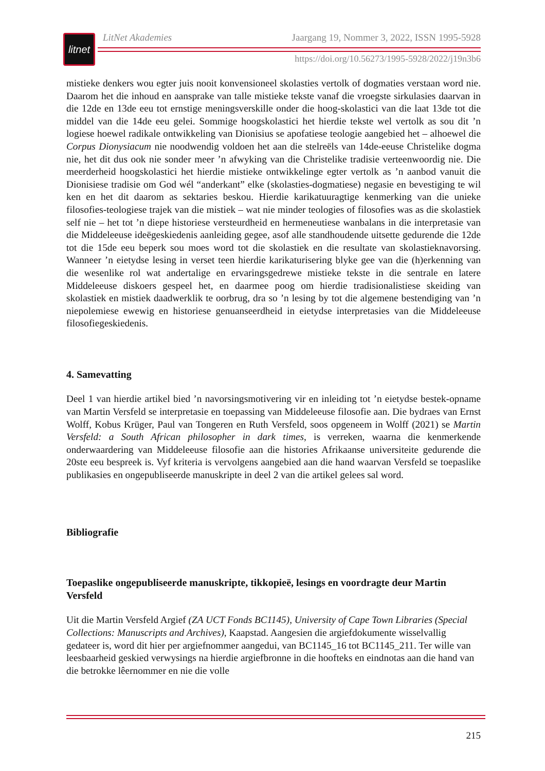litnet
LitNet Akademies Jaargang 19, Nommer 3, 2022, ISSN 1995-5928
https://doi.org/10.56273/1995-5928/2022/j19n3b6
mistieke denkers wou egter juis nooit konvensioneel skolasties vertolk of dogmaties verstaan word nie. Daarom het die inhoud en aansprake van talle mistieke tekste vanaf die vroegste sirkulasies daarvan in die 12de en 13de eeu tot ernstige meningsverskille onder die hoog-skolastici van die laat 13de tot die middel van die 14de eeu gelei. Sommige hoogskolastici het hierdie tekste wel vertolk as sou dit ’n logiese hoewel radikale ontwikkeling van Dionisius se apofatiese teologie aangebied het – alhoewel die Corpus Dionysiacum nie noodwendig voldoen het aan die stelreëls van 14de-eeuse Christelike dogma nie, het dit dus ook nie sonder meer ’n afwyking van die Christelike tradisie verteenwoordig nie. Die meerderheid hoogskolastici het hierdie mistieke ontwikkelinge egter vertolk as ’n aanbod vanuit die Dionisiese tradisie om God wél “anderkant” elke (skolasties-dogmatiese) negasie en bevestiging te wil ken en het dit daarom as sektaries beskou. Hierdie karikatuuragtige kenmerking van die unieke filosofies-teologiese trajek van die mistiek – wat nie minder teologies of filosofies was as die skolastiek self nie – het tot ’n diepe historiese versteurdheid en hermeneutiese wanbalans in die interpretasie van die Middeleeuse ideëgeskiedenis aanleiding gegee, asof alle standhoudende uitsette gedurende die 12de tot die 15de eeu beperk sou moes word tot die skolastiek en die resultate van skolastieknavorsing. Wanneer ’n eietydse lesing in verset teen hierdie karikaturisering blyke gee van die (h)erkenning van die wesenlike rol wat andertalige en ervaringsgedrewe mistieke tekste in die sentrale en latere Middeleeuse diskoers gespeel het, en daarmee poog om hierdie tradisionalistiese skeiding van skolastiek en mistiek daadwerklik te oorbrug, dra so ’n lesing by tot die algemene bestendiging van ’n niepolemiese ewewig en historiese genuanseerdheid in eietydse interpretasies van die Middeleeuse filosofiegeskiedenis.
4. Samevatting
Deel 1 van hierdie artikel bied ’n navorsingsmotivering vir en inleiding tot ’n eietydse bestek-opname van Martin Versfeld se interpretasie en toepassing van Middeleeuse filosofie aan. Die bydraes van Ernst Wolff, Kobus Krüger, Paul van Tongeren en Ruth Versfeld, soos opgeneem in Wolff (2021) se Martin Versfeld: a South African philosopher in dark times, is verreken, waarna die kenmerkende onderwaardering van Middeleeuse filosofie aan die histories Afrikaanse universiteite gedurende die 20ste eeu bespreek is. Vyf kriteria is vervolgens aangebied aan die hand waarvan Versfeld se toepaslike publikasies en ongepubliseerde manuskripte in deel 2 van die artikel gelees sal word.
Bibliografie
Toepaslike ongepubliseerde manuskripte, tikkopieë, lesings en voordragte deur Martin Versfeld
Uit die Martin Versfeld Argief (ZA UCT Fonds BC1145), University of Cape Town Libraries (Special Collections: Manuscripts and Archives), Kaapstad. Aangesien die argiefdokumente wisselvallig gedateer is, word dit hier per argiefnommer aangedui, van BC1145_16 tot BC1145_211. Ter wille van leesbaarheid geskied verwysings na hierdie argiefbronne in die hoofteks en eindnotas aan die hand van die betrokke lêernommer en nie die volle
215